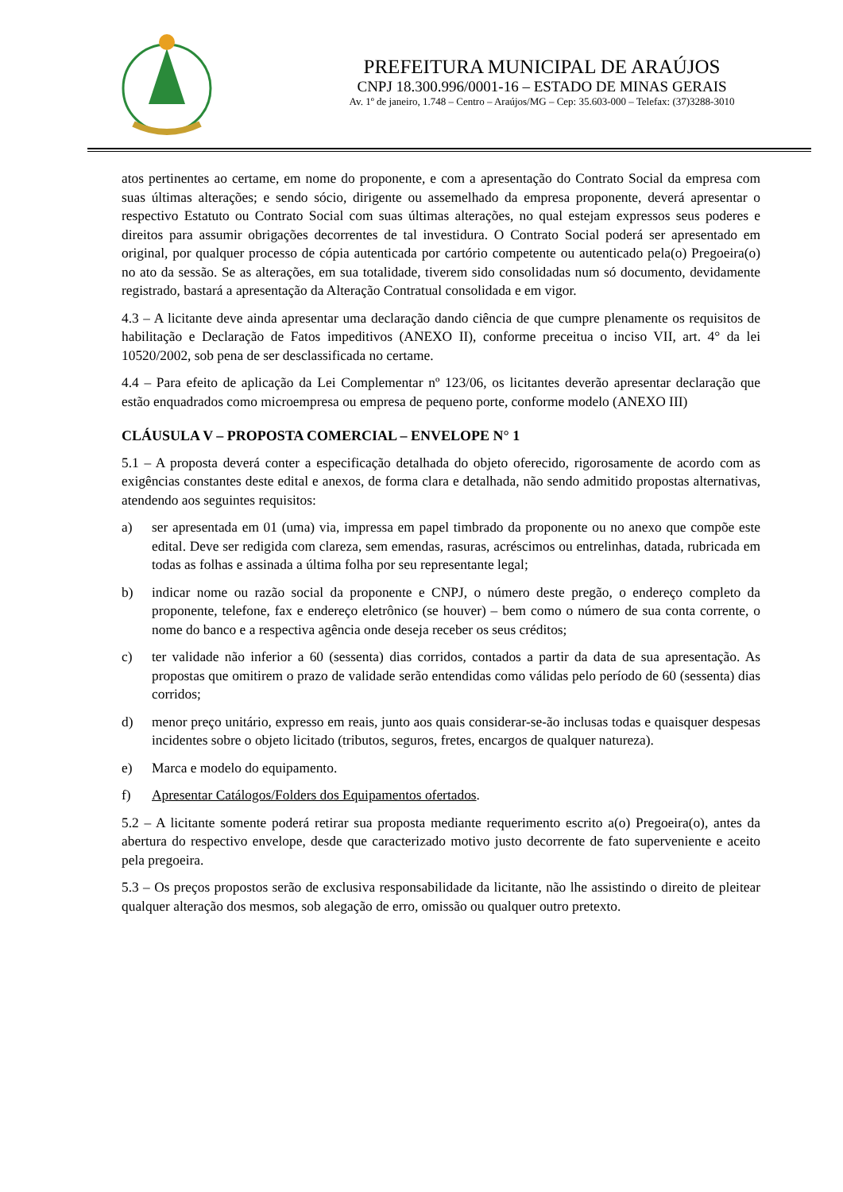PREFEITURA MUNICIPAL DE ARAÚJOS
CNPJ 18.300.996/0001-16 – ESTADO DE MINAS GERAIS
Av. 1º de janeiro, 1.748 – Centro – Araújos/MG – Cep: 35.603-000 – Telefax: (37)3288-3010
atos pertinentes ao certame, em nome do proponente, e com a apresentação do Contrato Social da empresa com suas últimas alterações; e sendo sócio, dirigente ou assemelhado da empresa proponente, deverá apresentar o respectivo Estatuto ou Contrato Social com suas últimas alterações, no qual estejam expressos seus poderes e direitos para assumir obrigações decorrentes de tal investidura. O Contrato Social poderá ser apresentado em original, por qualquer processo de cópia autenticada por cartório competente ou autenticado pela(o) Pregoeira(o) no ato da sessão. Se as alterações, em sua totalidade, tiverem sido consolidadas num só documento, devidamente registrado, bastará a apresentação da Alteração Contratual consolidada e em vigor.
4.3 – A licitante deve ainda apresentar uma declaração dando ciência de que cumpre plenamente os requisitos de habilitação e Declaração de Fatos impeditivos (ANEXO II), conforme preceitua o inciso VII, art. 4° da lei 10520/2002, sob pena de ser desclassificada no certame.
4.4 – Para efeito de aplicação da Lei Complementar nº 123/06, os licitantes deverão apresentar declaração que estão enquadrados como microempresa ou empresa de pequeno porte, conforme modelo (ANEXO III)
CLÁUSULA V – PROPOSTA COMERCIAL – ENVELOPE N° 1
5.1 – A proposta deverá conter a especificação detalhada do objeto oferecido, rigorosamente de acordo com as exigências constantes deste edital e anexos, de forma clara e detalhada, não sendo admitido propostas alternativas, atendendo aos seguintes requisitos:
a) ser apresentada em 01 (uma) via, impressa em papel timbrado da proponente ou no anexo que compõe este edital. Deve ser redigida com clareza, sem emendas, rasuras, acréscimos ou entrelinhas, datada, rubricada em todas as folhas e assinada a última folha por seu representante legal;
b) indicar nome ou razão social da proponente e CNPJ, o número deste pregão, o endereço completo da proponente, telefone, fax e endereço eletrônico (se houver) – bem como o número de sua conta corrente, o nome do banco e a respectiva agência onde deseja receber os seus créditos;
c) ter validade não inferior a 60 (sessenta) dias corridos, contados a partir da data de sua apresentação. As propostas que omitirem o prazo de validade serão entendidas como válidas pelo período de 60 (sessenta) dias corridos;
d) menor preço unitário, expresso em reais, junto aos quais considerar-se-ão inclusas todas e quaisquer despesas incidentes sobre o objeto licitado (tributos, seguros, fretes, encargos de qualquer natureza).
e) Marca e modelo do equipamento.
f) Apresentar Catálogos/Folders dos Equipamentos ofertados.
5.2 – A licitante somente poderá retirar sua proposta mediante requerimento escrito a(o) Pregoeira(o), antes da abertura do respectivo envelope, desde que caracterizado motivo justo decorrente de fato superveniente e aceito pela pregoeira.
5.3 – Os preços propostos serão de exclusiva responsabilidade da licitante, não lhe assistindo o direito de pleitear qualquer alteração dos mesmos, sob alegação de erro, omissão ou qualquer outro pretexto.